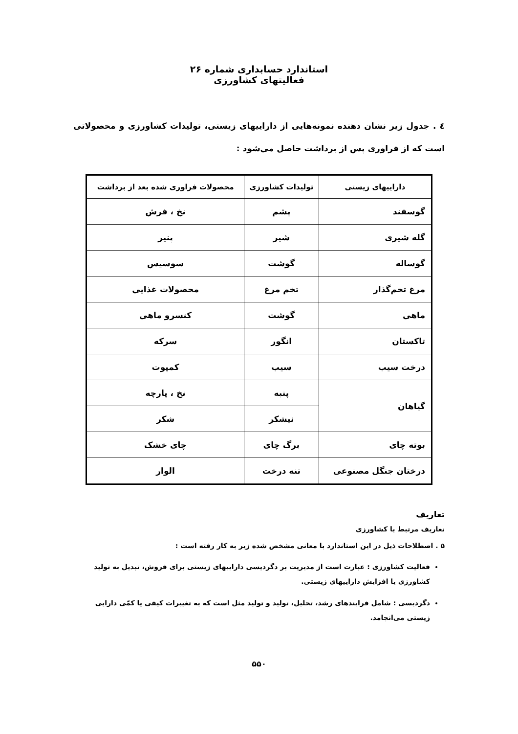استاندارد حسابداری شماره ۲۶
فعالیتهای کشاورزی
٤ . جدول زیر نشان دهنده نمونه‌هایی از داراییهای زیستی، تولیدات کشاورزی و محصولاتی است که از فراوری پس از برداشت حاصل می‌شود :
| داراییهای زیستی | تولیدات کشاورزی | محصولات فراوری شده بعد از برداشت |
| --- | --- | --- |
| گوسفند | پشم | نخ ، فرش |
| گله شیری | شیر | پنیر |
| گوساله | گوشت | سوسیس |
| مرغ تخم‌گذار | تخم مرغ | محصولات غذایی |
| ماهی | گوشت | کنسرو ماهی |
| تاکستان | انگور | سرکه |
| درخت سیب | سیب | کمپوت |
| گیاهان | پنبه | نخ ، پارچه |
| | نیشکر | شکر |
| بوته چای | برگ چای | چای خشک |
| درختان جنگل مصنوعی | تنه درخت | الوار |
تعاریف
تعاریف مرتبط با کشاورزی
۵ . اصطلاحات ذیل در این استاندارد با معانی مشخص شده زیر به کار رفته است :
فعالیت کشاورزی : عبارت است از مدیریت بر دگردیسی داراییهای زیستی برای فروش، تبدیل به تولید کشاورزی یا افزایش داراییهای زیستی.
دگردیسی : شامل فرایندهای رشد، تحلیل، تولید و تولید مثل است که به تغییرات کیفی یا کمّی دارایی زیستی می‌انجامد.
۵۵۰